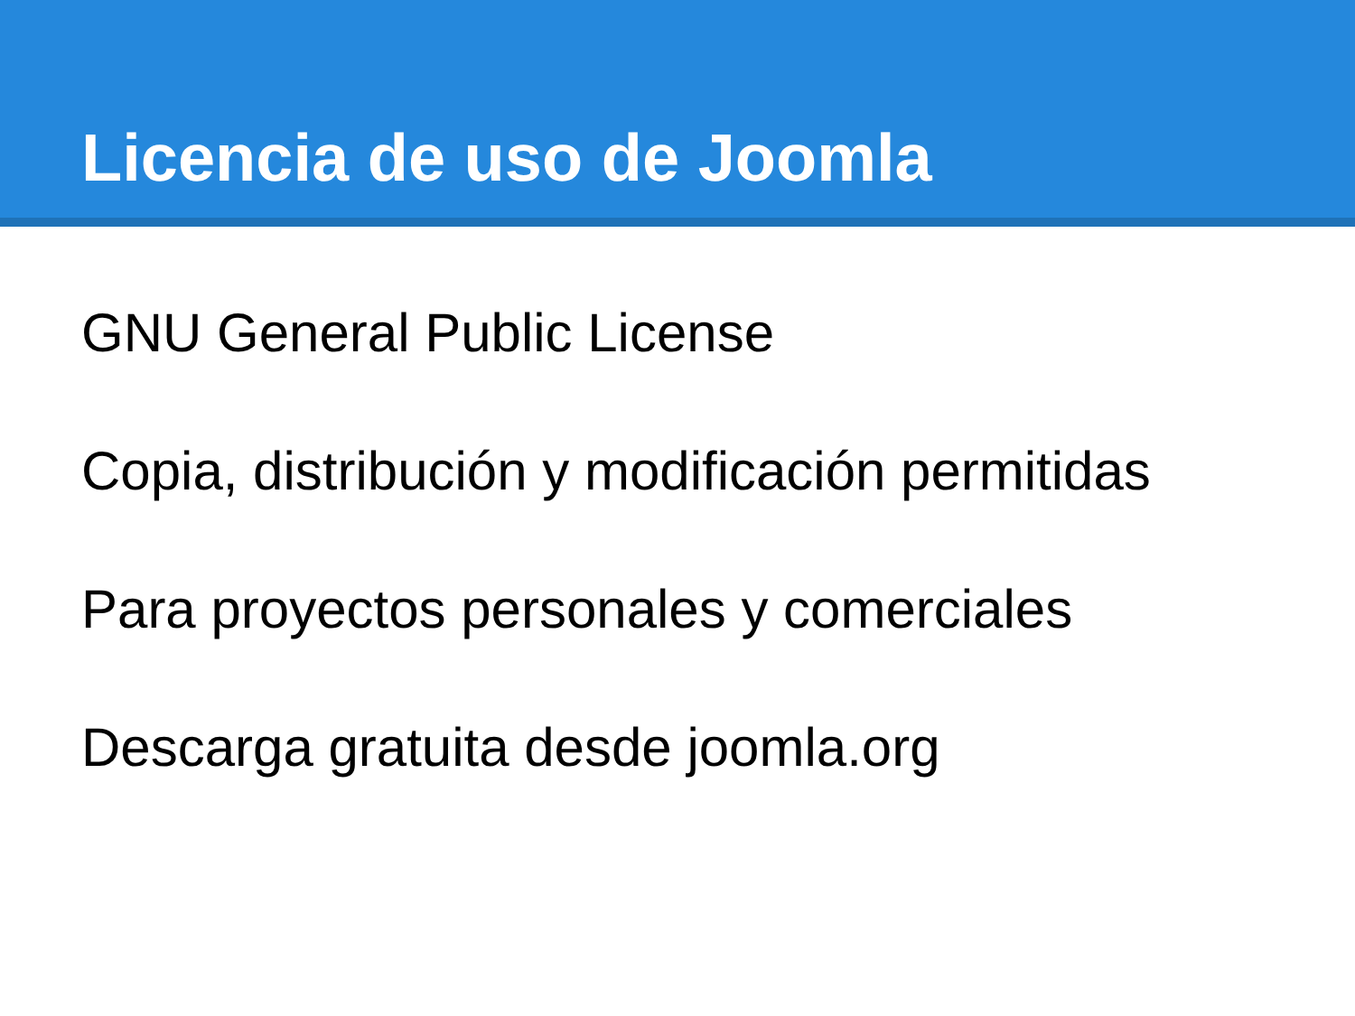Licencia de uso de Joomla
GNU General Public License
Copia, distribución y modificación permitidas
Para proyectos personales y comerciales
Descarga gratuita desde joomla.org